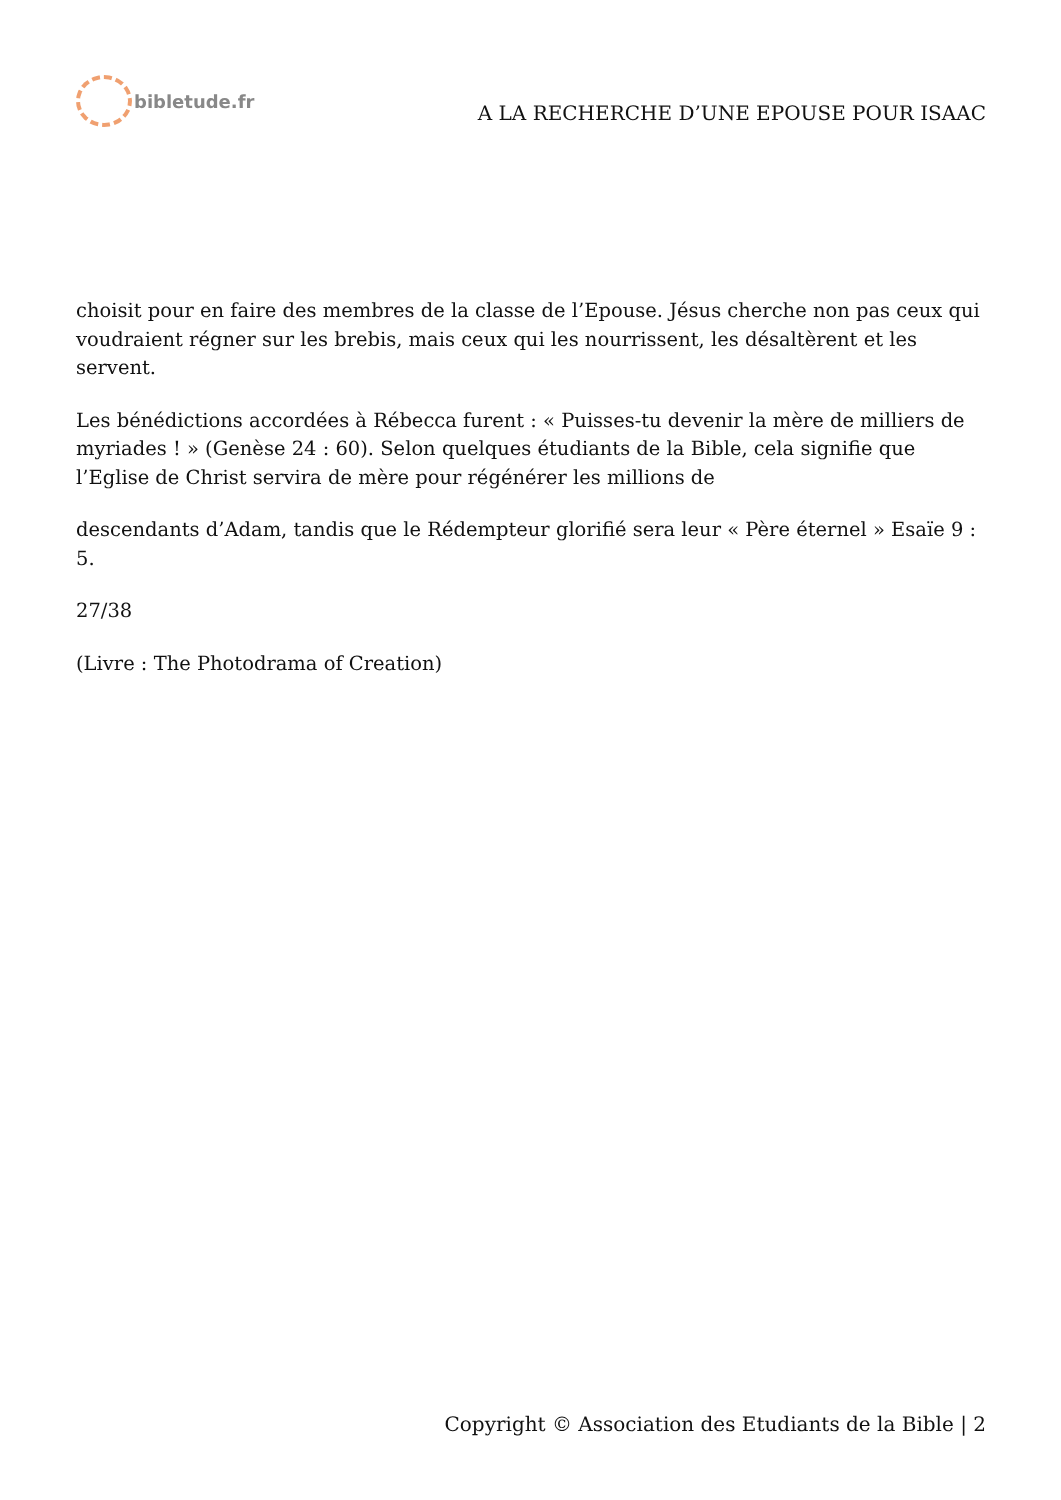bibletude.fr
A LA RECHERCHE D’UNE EPOUSE POUR ISAAC
choisit pour en faire des membres de la classe de l’Epouse. Jésus cherche non pas ceux qui voudraient régner sur les brebis, mais ceux qui les nourrissent, les désaltèrent et les servent.
Les bénédictions accordées à Rébecca furent : « Puisses-tu devenir la mère de milliers de myriades ! » (Genèse 24 : 60). Selon quelques étudiants de la Bible, cela signifie que l’Eglise de Christ servira de mère pour régénérer les millions de
descendants d’Adam, tandis que le Rédempteur glorifié sera leur « Père éternel » Esaïe 9 : 5.
27/38
(Livre : The Photodrama of Creation)
Copyright © Association des Etudiants de la Bible | 2